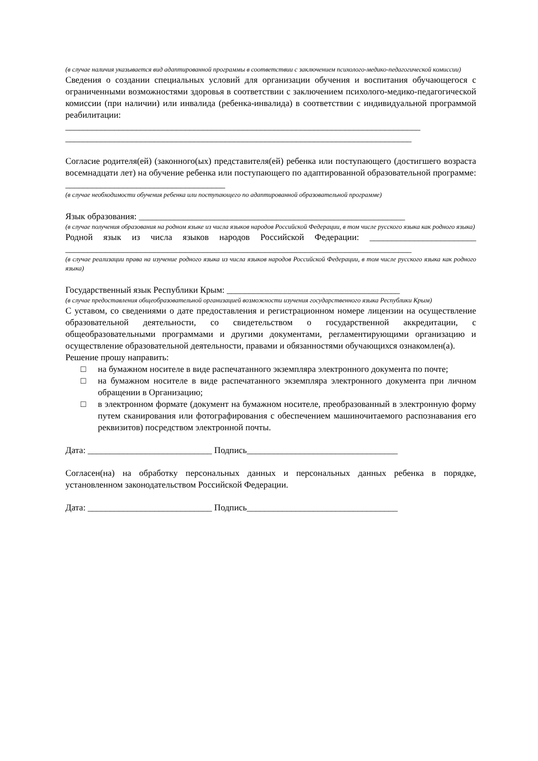(в случае наличия указывается вид адаптированной программы в соответствии с заключением психолого-медико-педагогической комиссии)
Сведения о создании специальных условий для организации обучения и воспитания обучающегося с ограниченными возможностями здоровья в соответствии с заключением психолого-медико-педагогической комиссии (при наличии) или инвалида (ребенка-инвалида) в соответствии с индивидуальной программой реабилитации: ________________________________________________________________________________
______________________________________________________________________________
Согласие родителя(ей) (законного(ых) представителя(ей) ребенка или поступающего (достигшего возраста восемнадцати лет) на обучение ребенка или поступающего по адаптированной образовательной программе: ____________________________________
(в случае необходимости обучения ребенка или поступающего по адаптированной образовательной программе)
Язык образования: ____________________________________________________________
(в случае получения образования на родном языке из числа языков народов Российской Федерации, в том числе русского языка как родного языка)
Родной язык из числа языков народов Российской Федерации: ________________________ ______________________________________________________________________________
(в случае реализации права на изучение родного языка из числа языков народов Российской Федерации, в том числе русского языка как родного языка)
Государственный язык Республики Крым: _______________________________________
(в случае предоставления общеобразовательной организацией возможности изучения государственного языка Республики Крым)
С уставом, со сведениями о дате предоставления и регистрационном номере лицензии на осуществление образовательной деятельности, со свидетельством о государственной аккредитации, с общеобразовательными программами и другими документами, регламентирующими организацию и осуществление образовательной деятельности, правами и обязанностями обучающихся ознакомлен(а).
Решение прошу направить:
□ на бумажном носителе в виде распечатанного экземпляра электронного документа по почте;
□ на бумажном носителе в виде распечатанного экземпляра электронного документа при личном обращении в Организацию;
□ в электронном формате (документ на бумажном носителе, преобразованный в электронную форму путем сканирования или фотографирования с обеспечением машиночитаемого распознавания его реквизитов) посредством электронной почты.
Дата: ____________________________ Подпись__________________________________
Согласен(на) на обработку персональных данных и персональных данных ребенка в порядке, установленном законодательством Российской Федерации.
Дата: ____________________________ Подпись__________________________________